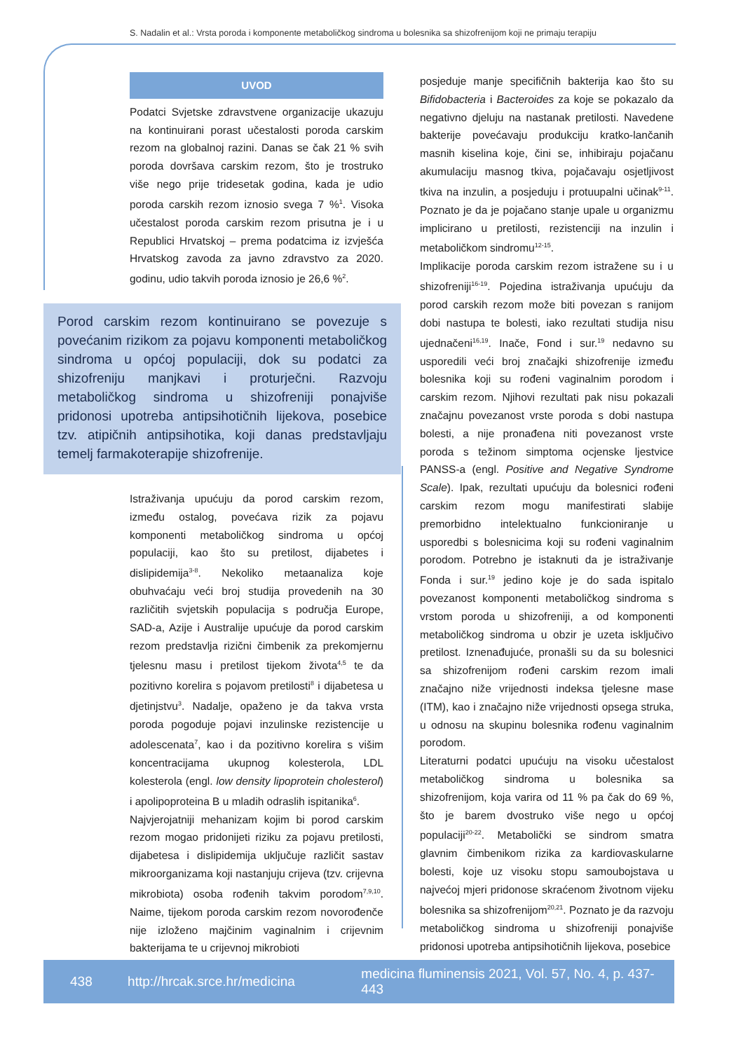S. Nadalin et al.: Vrsta poroda i komponente metaboličkog sindroma u bolesnika sa shizofrenijom koji ne primaju terapiju
UVOD
Podatci Svjetske zdravstvene organizacije ukazuju na kontinuirani porast učestalosti poroda carskim rezom na globalnoj razini. Danas se čak 21 % svih poroda dovršava carskim rezom, što je trostruko više nego prije tridesetak godina, kada je udio poroda carskih rezom iznosio svega 7 %<sup>1</sup>. Visoka učestalost poroda carskim rezom prisutna je i u Republici Hrvatskoj – prema podatcima iz izvješća Hrvatskog zavoda za javno zdravstvo za 2020. godinu, udio takvih poroda iznosio je 26,6 %<sup>2</sup>.
Porod carskim rezom kontinuirano se povezuje s povećanim rizikom za pojavu komponenti metaboličkog sindroma u općoj populaciji, dok su podatci za shizofreniju manjkavi i proturječni. Razvoju metaboličkog sindroma u shizofreniji ponajviše pridonosi upotreba antipsihotičnih lijekova, posebice tzv. atipičnih antipsihotika, koji danas predstavljaju temelj farmakoterapije shizofrenije.
Istraživanja upućuju da porod carskim rezom, između ostalog, povećava rizik za pojavu komponenti metaboličkog sindroma u općoj populaciji, kao što su pretilost, dijabetes i dislipidemija<sup>3-8</sup>. Nekoliko metaanaliza koje obuhvaćaju veći broj studija provedenih na 30 različitih svjetskih populacija s područja Europe, SAD-a, Azije i Australije upućuje da porod carskim rezom predstavlja rizični čimbenik za prekomjernu tjelesnu masu i pretilost tijekom života<sup>4,5</sup> te da pozitivno korelira s pojavom pretilosti<sup>8</sup> i dijabetesa u djetinjstvu<sup>3</sup>. Nadalje, opaženo je da takva vrsta poroda pogoduje pojavi inzulinske rezistencije u adolescenata<sup>7</sup>, kao i da pozitivno korelira s višim koncentracijama ukupnog kolesterola, LDL kolesterola (engl. low density lipoprotein cholesterol) i apolipoproteina B u mladih odraslih ispitanika<sup>6</sup>.
Najvjerojatniji mehanizam kojim bi porod carskim rezom mogao pridonijeti riziku za pojavu pretilosti, dijabetesa i dislipidemija uključuje različit sastav mikroorganizama koji nastanjuju crijeva (tzv. crijevna mikrobiota) osoba rođenih takvim porodom<sup>7,9,10</sup>. Naime, tijekom poroda carskim rezom novorođenče nije izloženo majčinim vaginalnim i crijevnim bakterijama te u crijevnoj mikrobioti
posjeduje manje specifičnih bakterija kao što su Bifidobacteria i Bacteroides za koje se pokazalo da negativno djeluju na nastanak pretilosti. Navedene bakterije povećavaju produkciju kratko-lančanih masnih kiselina koje, čini se, inhibiraju pojačanu akumulaciju masnog tkiva, pojačavaju osjetljivost tkiva na inzulin, a posjeduju i protuupalni učinak<sup>9-11</sup>. Poznato je da je pojačano stanje upale u organizmu implicirano u pretilosti, rezistenciji na inzulin i metaboličkom sindromu<sup>12-15</sup>.
Implikacije poroda carskim rezom istražene su i u shizofreniji<sup>16-19</sup>. Pojedina istraživanja upućuju da porod carskih rezom može biti povezan s ranijom dobi nastupa te bolesti, iako rezultati studija nisu ujednačeni<sup>16,19</sup>. Inače, Fond i sur.<sup>19</sup> nedavno su usporedili veći broj značajki shizofrenije između bolesnika koji su rođeni vaginalnim porodom i carskim rezom. Njihovi rezultati pak nisu pokazali značajnu povezanost vrste poroda s dobi nastupa bolesti, a nije pronađena niti povezanost vrste poroda s težinom simptoma ocjenske ljestvice PANSS-a (engl. Positive and Negative Syndrome Scale). Ipak, rezultati upućuju da bolesnici rođeni carskim rezom mogu manifestirati slabije premorbidno intelektualno funkcioniranje u usporedbi s bolesnicima koji su rođeni vaginalnim porodom. Potrebno je istaknuti da je istraživanje Fonda i sur.<sup>19</sup> jedino koje je do sada ispitalo povezanost komponenti metaboličkog sindroma s vrstom poroda u shizofreniji, a od komponenti metaboličkog sindroma u obzir je uzeta isključivo pretilost. Iznenađujuće, pronašli su da su bolesnici sa shizofrenijom rođeni carskim rezom imali značajno niže vrijednosti indeksa tjelesne mase (ITM), kao i značajno niže vrijednosti opsega struka, u odnosu na skupinu bolesnika rođenu vaginalnim porodom.
Literaturni podatci upućuju na visoku učestalost metaboličkog sindroma u bolesnika sa shizofrenijom, koja varira od 11 % pa čak do 69 %, što je barem dvostruko više nego u općoj populaciji<sup>20-22</sup>. Metabolički se sindrom smatra glavnim čimbenikom rizika za kardiovaskularne bolesti, koje uz visoku stopu samoubojstava u najvećoj mjeri pridonose skraćenom životnom vijeku bolesnika sa shizofrenijom<sup>20,21</sup>. Poznato je da razvoju metaboličkog sindroma u shizofreniji ponajviše pridonosi upotreba antipsihotičnih lijekova, posebice
438 http://hrcak.srce.hr/medicina medicina fluminensis 2021, Vol. 57, No. 4, p. 437-443